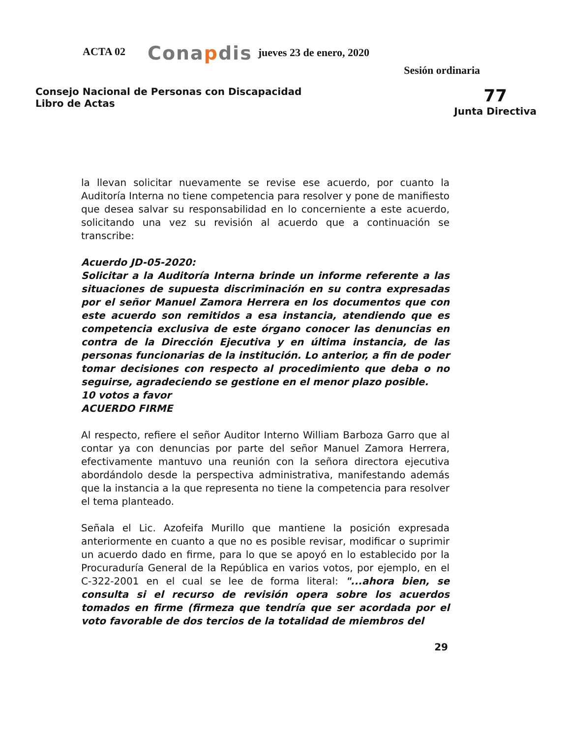ACTA 02
Conapdis
jueves 23 de enero, 2020
Sesión ordinaria
Consejo Nacional de Personas con Discapacidad
Libro de Actas
77
Junta Directiva
la llevan solicitar nuevamente se revise ese acuerdo, por cuanto la Auditoría Interna no tiene competencia para resolver y pone de manifiesto que desea salvar su responsabilidad en lo concerniente a este acuerdo, solicitando una vez su revisión al acuerdo que a continuación se transcribe:
Acuerdo JD-05-2020:
Solicitar a la Auditoría Interna brinde un informe referente a las situaciones de supuesta discriminación en su contra expresadas por el señor Manuel Zamora Herrera en los documentos que con este acuerdo son remitidos a esa instancia, atendiendo que es competencia exclusiva de este órgano conocer las denuncias en contra de la Dirección Ejecutiva y en última instancia, de las personas funcionarias de la institución. Lo anterior, a fin de poder tomar decisiones con respecto al procedimiento que deba o no seguirse, agradeciendo se gestione en el menor plazo posible.
10 votos a favor
ACUERDO FIRME
Al respecto, refiere el señor Auditor Interno William Barboza Garro que al contar ya con denuncias por parte del señor Manuel Zamora Herrera, efectivamente mantuvo una reunión con la señora directora ejecutiva abordándolo desde la perspectiva administrativa, manifestando además que la instancia a la que representa no tiene la competencia para resolver el tema planteado.
Señala el Lic. Azofeifa Murillo que mantiene la posición expresada anteriormente en cuanto a que no es posible revisar, modificar o suprimir un acuerdo dado en firme, para lo que se apoyó en lo establecido por la Procuraduría General de la República en varios votos, por ejemplo, en el C-322-2001 en el cual se lee de forma literal: "...ahora bien, se consulta si el recurso de revisión opera sobre los acuerdos tomados en firme (firmeza que tendría que ser acordada por el voto favorable de dos tercios de la totalidad de miembros del
29